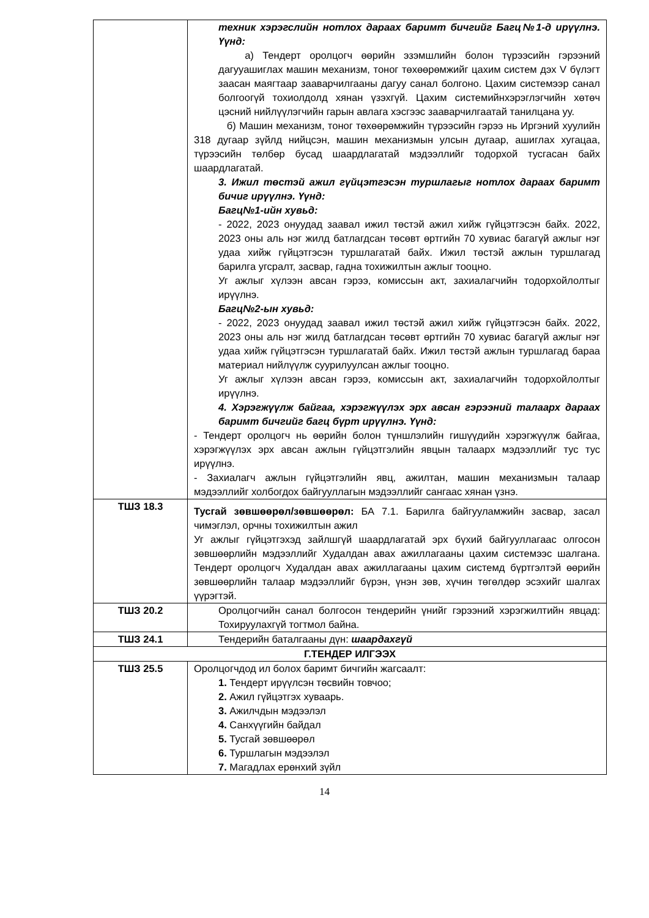| | техник хэрэгслийн нотлох дараах баримт бичгийг Багц№1-д ирүүлнэ. Үүнд: а) Тендерт оролцогч өөрийн эзэмшлийн болон түрээсийн гэрээний дагууашиглах машин механизм, тоног төхөөрөмжийг цахим систем дэх V бүлэгт заасан маягтаар зааварчилгааны дагуу санал болгоно. Цахим системээр санал болгоогүй тохиолдолд хянан үзэхгүй. Цахим системийнхэрэглэгчийн хөтөч цэсний нийлүүлэгчийн гарын авлага хэсгээс зааварчилгаатай танилцана уу. б) Машин механизм, тоног төхөөрөмжийн түрээсийн гэрээ нь Иргэний хуулийн 318 дугаар зүйлд нийцсэн, машин механизмын улсын дугаар, ашиглах хугацаа, түрээсийн төлбөр бусад шаардлагатай мэдээллийг тодорхой тусгасан байх шаардлагатай. 3. Ижил төстэй ажил гүйцэтгэсэн туршлагыг нотлох дараах баримт бичиг ирүүлнэ. Үүнд: Багц№1-ийн хувьд: - 2022, 2023 онуудад заавал ижил төстэй ажил хийж гүйцэтгэсэн байх. 2022, 2023 оны аль нэг жилд батлагдсан төсөвт өртгийн 70 хувиас багагүй ажлыг нэг удаа хийж гүйцэтгэсэн туршлагатай байх. Ижил төстэй ажлын туршлагад барилга угсралт, засвар, гадна тохижилтын ажлыг тооцно. Уг ажлыг хүлээн авсан гэрээ, комиссын акт, захиалагчийн тодорхойлолтыг ирүүлнэ. Багц№2-ын хувьд: - 2022, 2023 онуудад заавал ижил төстэй ажил хийж гүйцэтгэсэн байх. 2022, 2023 оны аль нэг жилд батлагдсан төсөвт өртгийн 70 хувиас багагүй ажлыг нэг удаа хийж гүйцэтгэсэн туршлагатай байх. Ижил төстэй ажлын туршлагад бараа материал нийлүүлж суурилуулсан ажлыг тооцно. Уг ажлыг хүлээн авсан гэрээ, комиссын акт, захиалагчийн тодорхойлолтыг ирүүлнэ. 4. Хэрэгжүүлж байгаа, хэрэгжүүлэх эрх авсан гэрээний талаарх дараах баримт бичгийг багц бүрт ирүүлнэ. Үүнд: - Тендерт оролцогч нь өөрийн болон түншлэлийн гишүүдийн хэрэгжүүлж байгаа, хэрэгжүүлэх эрх авсан ажлын гүйцэтгэлийн явцын талаарх мэдээллийг тус тус ирүүлнэ. - Захиалагч ажлын гүйцэтгэлийн явц, ажилтан, машин механизмын талаар мэдээллийг холбогдох байгууллагын мэдээллийг сангаас хянан үзнэ. |
| ТШЗ 18.3 | Тусгай зөвшөөрөл/зөвшөөрөл: БА 7.1. Барилга байгууламжийн засвар, засал чимэглэл, орчны тохижилтын ажил Уг ажлыг гүйцэтгэхэд зайлшгүй шаардлагатай эрх бүхий байгууллагаас олгосон зөвшөөрлийн мэдээллийг Худалдан авах ажиллагааны цахим системээс шалгана. Тендерт оролцогч Худалдан авах ажиллагааны цахим системд бүртгэлтэй өөрийн зөвшөөрлийн талаар мэдээллийг бүрэн, үнэн зөв, хүчин төгөлдөр эсэхийг шалгах үүрэгтэй. |
| ТШЗ 20.2 | Оролцогчийн санал болгосон тендерийн үнийг гэрээний хэрэгжилтийн явцад: Тохируулахгүй тогтмол байна. |
| ТШЗ 24.1 | Тендерийн баталгааны дүн: шаардахгүй |
| Г.ТЕНДЕР ИЛГЭЭХ | |
| ТШЗ 25.5 | Оролцогчдод ил болох баримт бичгийн жагсаалт: 1. Тендерт ирүүлсэн төсвийн товчоо; 2. Ажил гүйцэтгэх хуваарь. 3. Ажилчдын мэдээлэл 4. Санхүүгийн байдал 5. Тусгай зөвшөөрөл 6. Туршлагын мэдээлэл 7. Магадлах ерөнхий зүйл |
14